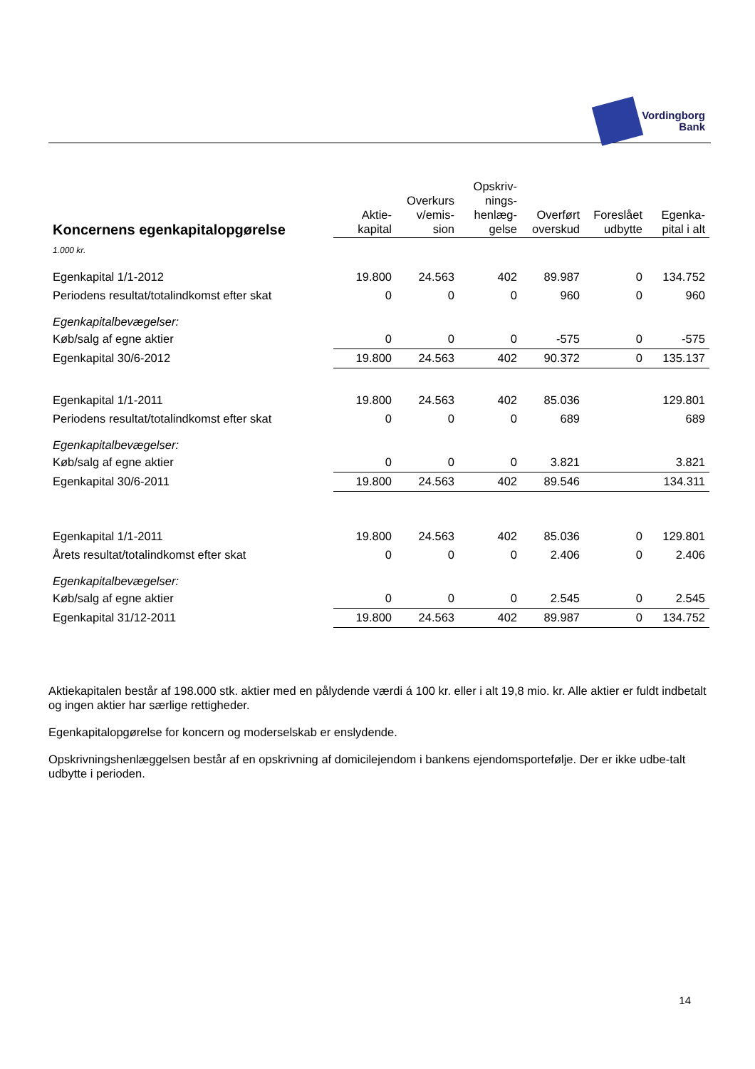Vordingborg
Bank
| Koncernens egenkapitalopgørelse | Aktie- kapital | Overkurs v/emis- sion | Opskriv- nings- henlæg- gelse | Overført overskud | Foreslået udbytte | Egenka- pital i alt |
| --- | --- | --- | --- | --- | --- | --- |
| 1.000 kr. | | | | | | |
| Egenkapital 1/1-2012 | 19.800 | 24.563 | 402 | 89.987 | 0 | 134.752 |
| Periodens resultat/totalindkomst efter skat | 0 | 0 | 0 | 960 | 0 | 960 |
| Egenkapitalbevægelser: | | | | | | |
| Køb/salg af egne aktier | 0 | 0 | 0 | -575 | 0 | -575 |
| Egenkapital 30/6-2012 | 19.800 | 24.563 | 402 | 90.372 | 0 | 135.137 |
| Egenkapital 1/1-2011 | 19.800 | 24.563 | 402 | 85.036 | | 129.801 |
| Periodens resultat/totalindkomst efter skat | 0 | 0 | 0 | 689 | | 689 |
| Egenkapitalbevægelser: | | | | | | |
| Køb/salg af egne aktier | 0 | 0 | 0 | 3.821 | | 3.821 |
| Egenkapital 30/6-2011 | 19.800 | 24.563 | 402 | 89.546 | | 134.311 |
| Egenkapital 1/1-2011 | 19.800 | 24.563 | 402 | 85.036 | 0 | 129.801 |
| Årets resultat/totalindkomst efter skat | 0 | 0 | 0 | 2.406 | 0 | 2.406 |
| Egenkapitalbevægelser: | | | | | | |
| Køb/salg af egne aktier | 0 | 0 | 0 | 2.545 | 0 | 2.545 |
| Egenkapital 31/12-2011 | 19.800 | 24.563 | 402 | 89.987 | 0 | 134.752 |
Aktiekapitalen består af 198.000 stk. aktier med en pålydende værdi á 100 kr. eller i alt 19,8 mio. kr. Alle aktier er fuldt indbetalt og ingen aktier har særlige rettigheder.
Egenkapitalopgørelse for koncern og moderselskab er enslydende.
Opskrivningshenlæggelsen består af en opskrivning af domicilejendom i bankens ejendomsportefølje. Der er ikke udbe-talt udbytte i perioden.
14